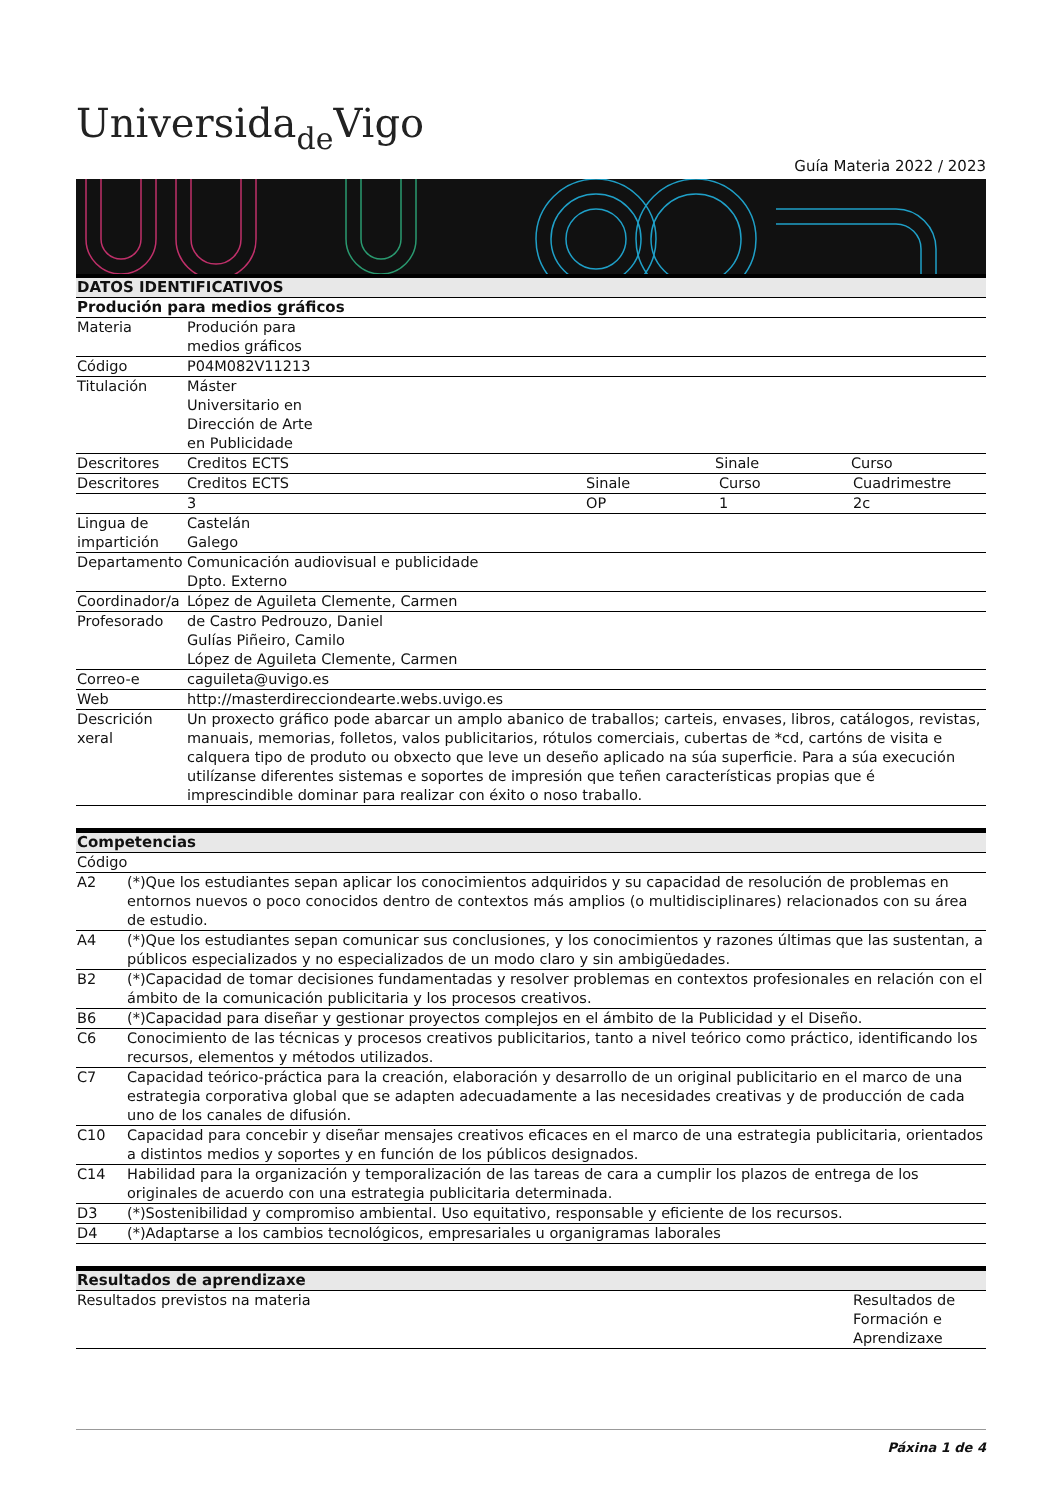Universidade Vigo
Guía Materia 2022 / 2023
| DATOS IDENTIFICATIVOS | | | | |
| --- | --- | --- | --- | --- |
| Produción para medios gráficos | | | | |
| Materia | Produción para medios gráficos | | | |
| Código | P04M082V11213 | | | |
| Titulación | Máster Universitario en Dirección de Arte en Publicidade | | | |
| Descritores | Creditos ECTS | | Sinale | Curso |
| Descritores | Creditos ECTS | Sinale | Curso | Cuadrimestre |
| | 3 | OP | 1 | 2c |
| Lingua de impartición | Castelán Galego | | | |
| Departamento | Comunicación audiovisual e publicidade Dpto. Externo | | | |
| Coordinador/a | López de Aguileta Clemente, Carmen | | | |
| Profesorado | de Castro Pedrouzo, Daniel Gulías Piñeiro, Camilo López de Aguileta Clemente, Carmen | | | |
| Correo-e | caguileta@uvigo.es | | | |
| Web | http://masterdirecciondearte.webs.uvigo.es | | | |
| Descrición xeral | Un proxecto gráfico pode abarcar un amplo abanico de traballos; carteis, envases, libros, catálogos, revistas, manuais, memorias, folletos, valos publicitarios, rótulos comerciais, cubertas de *cd, cartóns de visita e calquera tipo de produto ou obxecto que leve un deseño aplicado na súa superficie. Para a súa execución utilízanse diferentes sistemas e soportes de impresión que teñen características propias que é imprescindible dominar para realizar con éxito o noso traballo. | | | |
| Competencias | |
| --- | --- |
| Código | |
| A2 | (*)Que los estudiantes sepan aplicar los conocimientos adquiridos y su capacidad de resolución de problemas en entornos nuevos o poco conocidos dentro de contextos más amplios (o multidisciplinares) relacionados con su área de estudio. |
| A4 | (*)Que los estudiantes sepan comunicar sus conclusiones, y los conocimientos y razones últimas que las sustentan, a públicos especializados y no especializados de un modo claro y sin ambigüedades. |
| B2 | (*)Capacidad de tomar decisiones fundamentadas y resolver problemas en contextos profesionales en relación con el ámbito de la comunicación publicitaria y los procesos creativos. |
| B6 | (*)Capacidad para diseñar y gestionar proyectos complejos en el ámbito de la Publicidad y el Diseño. |
| C6 | Conocimiento de las técnicas y procesos creativos publicitarios, tanto a nivel teórico como práctico, identificando los recursos, elementos y métodos utilizados. |
| C7 | Capacidad teórico-práctica para la creación, elaboración y desarrollo de un original publicitario en el marco de una estrategia corporativa global que se adapten adecuadamente a las necesidades creativas y de producción de cada uno de los canales de difusión. |
| C10 | Capacidad para concebir y diseñar mensajes creativos eficaces en el marco de una estrategia publicitaria, orientados a distintos medios y soportes y en función de los públicos designados. |
| C14 | Habilidad para la organización y temporalización de las tareas de cara a cumplir los plazos de entrega de los originales de acuerdo con una estrategia publicitaria determinada. |
| D3 | (*)Sostenibilidad y compromiso ambiental. Uso equitativo, responsable y eficiente de los recursos. |
| D4 | (*)Adaptarse a los cambios tecnológicos, empresariales u organigramas laborales |
| Resultados de aprendizaxe | |
| --- | --- |
| Resultados previstos na materia | Resultados de Formación e Aprendizaxe |
Páxina 1 de 4